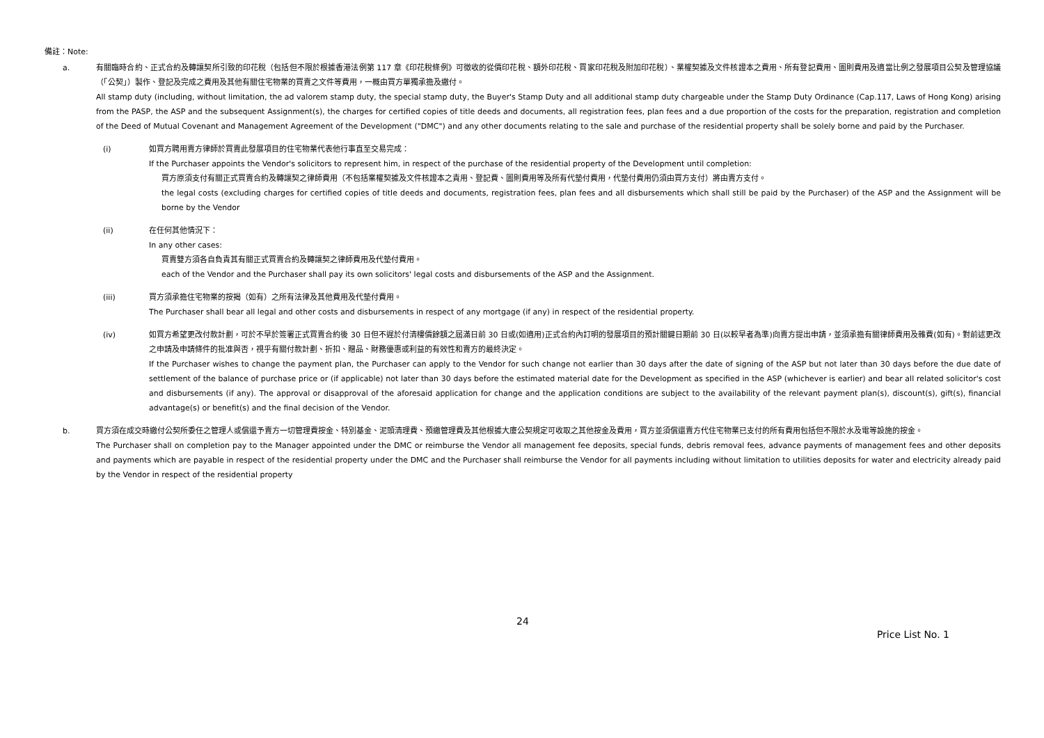備註：Note:
a. 有關臨時合約、正式合約及轉讓契所引致的印花稅（包括但不限於根據香港法例第 117 章《印花稅條例》可徵收的從價印花稅、額外印花稅、買家印花稅及附加印花稅）、業權契據及文件核證本之費用、所有登記費用、圖則費用及適當比例之發展項目公契及管理協議（「公契」）製作、登記及完成之費用及其他有關住宅物業的買賣之文件等費用，一概由買方單獨承擔及繳付。
All stamp duty (including, without limitation, the ad valorem stamp duty, the special stamp duty, the Buyer's Stamp Duty and all additional stamp duty chargeable under the Stamp Duty Ordinance (Cap.117, Laws of Hong Kong) arising from the PASP, the ASP and the subsequent Assignment(s), the charges for certified copies of title deeds and documents, all registration fees, plan fees and a due proportion of the costs for the preparation, registration and completion of the Deed of Mutual Covenant and Management Agreement of the Development ("DMC") and any other documents relating to the sale and purchase of the residential property shall be solely borne and paid by the Purchaser.
(i) 如買方聘用賣方律師於買賣此發展項目的住宅物業代表他行事直至交易完成：
If the Purchaser appoints the Vendor's solicitors to represent him, in respect of the purchase of the residential property of the Development until completion:
買方原須支付有關正式買賣合約及轉讓契之律師費用（不包括業權契據及文件核證本之責用、登記費、圖則費用等及所有代墊付費用，代墊付費用仍須由買方支付）將由賣方支付。
the legal costs (excluding charges for certified copies of title deeds and documents, registration fees, plan fees and all disbursements which shall still be paid by the Purchaser) of the ASP and the Assignment will be borne by the Vendor
(ii) 在任何其他情況下：
In any other cases:
買賣雙方須各自負責其有關正式買賣合約及轉讓契之律師費用及代墊付費用。
each of the Vendor and the Purchaser shall pay its own solicitors' legal costs and disbursements of the ASP and the Assignment.
(iii) 買方須承擔住宅物業的按揭（如有）之所有法律及其他費用及代墊付費用。
The Purchaser shall bear all legal and other costs and disbursements in respect of any mortgage (if any) in respect of the residential property.
(iv) 如買方希望更改付款計劃，可於不早於簽署正式買賣合約後 30 日但不遲於付清樓價餘額之屆滿日前 30 日或(如適用)正式合約內訂明的發展項目的預計關鍵日期前 30 日(以較早者為準)向賣方提出申請，並須承擔有關律師費用及雜費(如有)。對前述更改之申請及申請條件的批准與否，視乎有關付款計劃、折扣、贈品、財務優惠或利益的有效性和賣方的最終決定。
If the Purchaser wishes to change the payment plan, the Purchaser can apply to the Vendor for such change not earlier than 30 days after the date of signing of the ASP but not later than 30 days before the due date of settlement of the balance of purchase price or (if applicable) not later than 30 days before the estimated material date for the Development as specified in the ASP (whichever is earlier) and bear all related solicitor's cost and disbursements (if any). The approval or disapproval of the aforesaid application for change and the application conditions are subject to the availability of the relevant payment plan(s), discount(s), gift(s), financial advantage(s) or benefit(s) and the final decision of the Vendor.
b. 買方須在成交時繳付公契所委任之管理人或償還予賣方一切管理費按金、特別基金、泥頭清理費、預繳管理費及其他根據大廈公契規定可收取之其他按金及費用，買方並須償還賣方代住宅物業已支付的所有費用包括但不限於水及電等設施的按金。
The Purchaser shall on completion pay to the Manager appointed under the DMC or reimburse the Vendor all management fee deposits, special funds, debris removal fees, advance payments of management fees and other deposits and payments which are payable in respect of the residential property under the DMC and the Purchaser shall reimburse the Vendor for all payments including without limitation to utilities deposits for water and electricity already paid by the Vendor in respect of the residential property
24
Price List No. 1